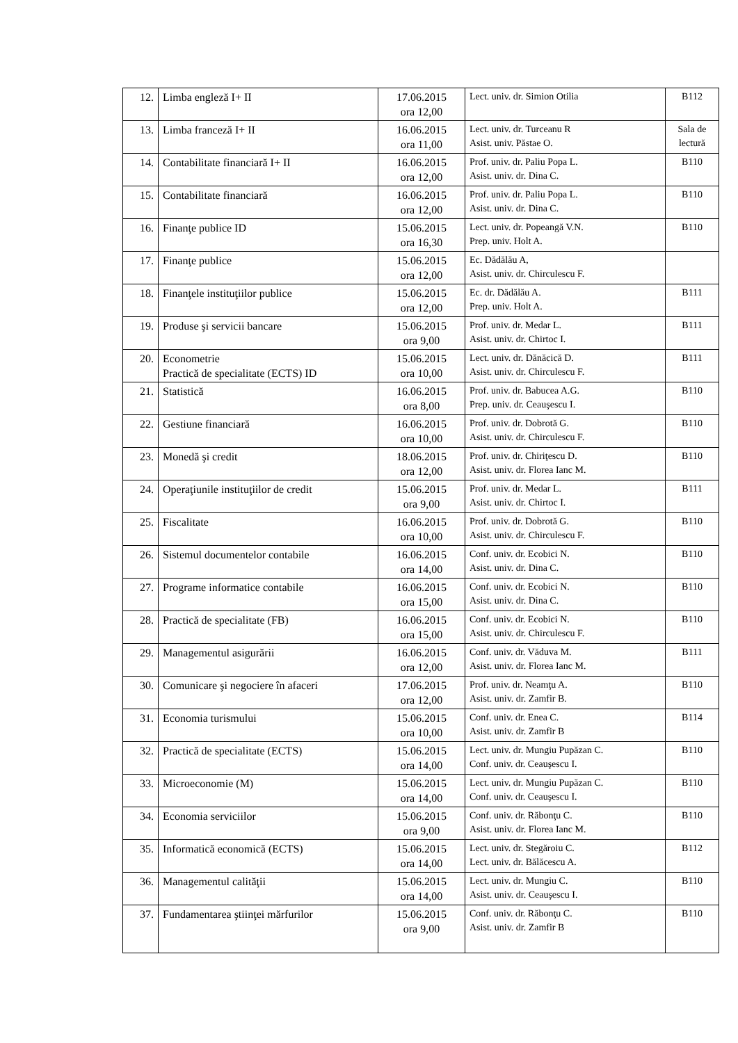| 12. | Limba engleză I+ II | 17.06.2015 ora 12,00 | Lect. univ. dr. Simion Otilia | B112 |
| 13. | Limba franceză I+ II | 16.06.2015 ora 11,00 | Lect. univ. dr. Turceanu R Asist. univ. Păstae O. | Sala de lectură |
| 14. | Contabilitate financiară I+ II | 16.06.2015 ora 12,00 | Prof. univ. dr. Paliu Popa L. Asist. univ. dr. Dina C. | B110 |
| 15. | Contabilitate financiară | 16.06.2015 ora 12,00 | Prof. univ. dr. Paliu Popa L. Asist. univ. dr. Dina C. | B110 |
| 16. | Finanţe publice ID | 15.06.2015 ora 16,30 | Lect. univ. dr. Popeangă V.N. Prep. univ. Holt A. | B110 |
| 17. | Finanţe publice | 15.06.2015 ora 12,00 | Ec. Dădălău A, Asist. univ. dr. Chirculescu F. | |
| 18. | Finanţele instituţiilor publice | 15.06.2015 ora 12,00 | Ec. dr. Dădălău A. Prep. univ. Holt A. | B111 |
| 19. | Produse şi servicii bancare | 15.06.2015 ora 9,00 | Prof. univ. dr. Medar L. Asist. univ. dr. Chirtoc I. | B111 |
| 20. | Econometrie Practică de specialitate (ECTS) ID | 15.06.2015 ora 10,00 | Lect. univ. dr. Dănăcică D. Asist. univ. dr. Chirculescu F. | B111 |
| 21. | Statistică | 16.06.2015 ora 8,00 | Prof. univ. dr. Babucea A.G. Prep. univ. dr. Ceauşescu I. | B110 |
| 22. | Gestiune financiară | 16.06.2015 ora 10,00 | Prof. univ. dr. Dobrotă G. Asist. univ. dr. Chirculescu F. | B110 |
| 23. | Monedă şi credit | 18.06.2015 ora 12,00 | Prof. univ. dr. Chiriţescu D. Asist. univ. dr. Florea Ianc M. | B110 |
| 24. | Operaţiunile instituţiilor de credit | 15.06.2015 ora 9,00 | Prof. univ. dr. Medar L. Asist. univ. dr. Chirtoc I. | B111 |
| 25. | Fiscalitate | 16.06.2015 ora 10,00 | Prof. univ. dr. Dobrotă G. Asist. univ. dr. Chirculescu F. | B110 |
| 26. | Sistemul documentelor contabile | 16.06.2015 ora 14,00 | Conf. univ. dr. Ecobici N. Asist. univ. dr. Dina C. | B110 |
| 27. | Programe informatice contabile | 16.06.2015 ora 15,00 | Conf. univ. dr. Ecobici N. Asist. univ. dr. Dina C. | B110 |
| 28. | Practică de specialitate (FB) | 16.06.2015 ora 15,00 | Conf. univ. dr. Ecobici N. Asist. univ. dr. Chirculescu F. | B110 |
| 29. | Managementul asigurării | 16.06.2015 ora 12,00 | Conf. univ. dr. Văduva M. Asist. univ. dr. Florea Ianc M. | B111 |
| 30. | Comunicare şi negociere în afaceri | 17.06.2015 ora 12,00 | Prof. univ. dr. Neamţu A. Asist. univ. dr. Zamfir B. | B110 |
| 31. | Economia turismului | 15.06.2015 ora 10,00 | Conf. univ. dr. Enea C. Asist. univ. dr. Zamfir B | B114 |
| 32. | Practică de specialitate (ECTS) | 15.06.2015 ora 14,00 | Lect. univ. dr. Mungiu Pupăzan C. Conf. univ. dr. Ceauşescu I. | B110 |
| 33. | Microeconomie (M) | 15.06.2015 ora 14,00 | Lect. univ. dr. Mungiu Pupăzan C. Conf. univ. dr. Ceauşescu I. | B110 |
| 34. | Economia serviciilor | 15.06.2015 ora 9,00 | Conf. univ. dr. Răbonţu C. Asist. univ. dr. Florea Ianc M. | B110 |
| 35. | Informatică economică (ECTS) | 15.06.2015 ora 14,00 | Lect. univ. dr. Stegăroiu C. Lect. univ. dr. Bălăcescu A. | B112 |
| 36. | Managementul calităţii | 15.06.2015 ora 14,00 | Lect. univ. dr. Mungiu C. Asist. univ. dr. Ceauşescu I. | B110 |
| 37. | Fundamentarea ştiinţei mărfurilor | 15.06.2015 ora 9,00 | Conf. univ. dr. Răbonţu C. Asist. univ. dr. Zamfir B | B110 |